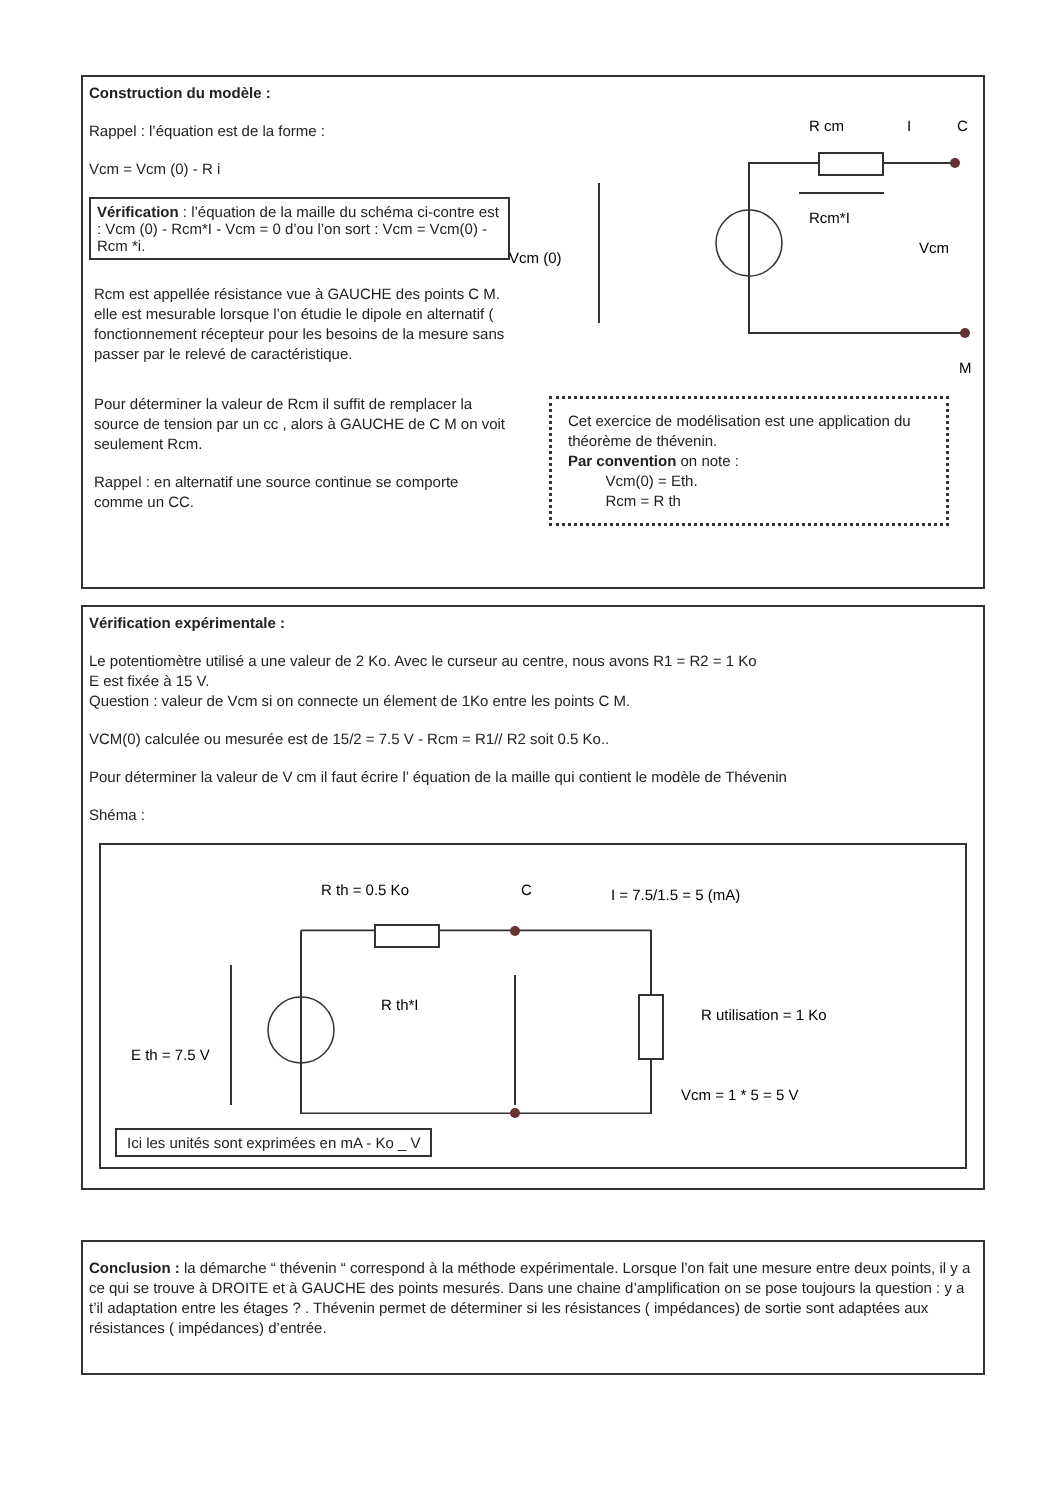Construction du modèle :
Rappel : l’équation est de la forme :
Vcm = Vcm (0) - R i
Vérification : l’équation de la maille du schéma ci-contre est : Vcm (0) - Rcm*I - Vcm = 0 d’ou l’on sort : Vcm = Vcm(0) - Rcm *i.
Rcm est appellée résistance vue à GAUCHE des points C M. elle est mesurable lorsque l’on étudie le dipole en alternatif ( fonctionnement récepteur pour les besoins de la mesure sans passer par le relevé de caractéristique.
Pour déterminer la valeur de Rcm il suffit de remplacer la source de tension par un cc , alors à GAUCHE de C M on voit seulement Rcm.
Rappel : en alternatif une source continue se comporte comme un CC.
R cm
I
C
Rcm*I
Vcm
Vcm (0)
M
Cet exercice de modélisation est une application du théorème de thévenin.
Par convention on note :
Vcm(0) = Eth.
Rcm = R th
Vérification expérimentale :
Le potentiomètre utilisé a une valeur de 2 Ko. Avec le curseur au centre, nous avons R1 = R2 = 1 Ko
E est fixée à 15 V.
Question : valeur de Vcm si on connecte un élement de 1Ko entre les points C M.
VCM(0) calculée ou mesurée est de 15/2 = 7.5 V - Rcm = R1// R2 soit 0.5 Ko..
Pour déterminer la valeur de V cm il faut écrire l’ équation de la maille qui contient le modèle de Thévenin
Shéma :
R th = 0.5 Ko
C
I = 7.5/1.5 = 5 (mA)
R th*I
R utilisation = 1 Ko
E th = 7.5 V
Vcm = 1 * 5 = 5 V
Ici les unités sont exprimées en mA - Ko _ V
Conclusion : la démarche “ thévenin “ correspond à la méthode expérimentale. Lorsque l’on fait une mesure entre deux points, il y a ce qui se trouve à DROITE et à GAUCHE des points mesurés. Dans une chaine d’amplification on se pose toujours la question : y a t’il adaptation entre les étages ? . Thévenin permet de déterminer si les résistances ( impédances) de sortie sont adaptées aux résistances ( impédances) d’entrée.